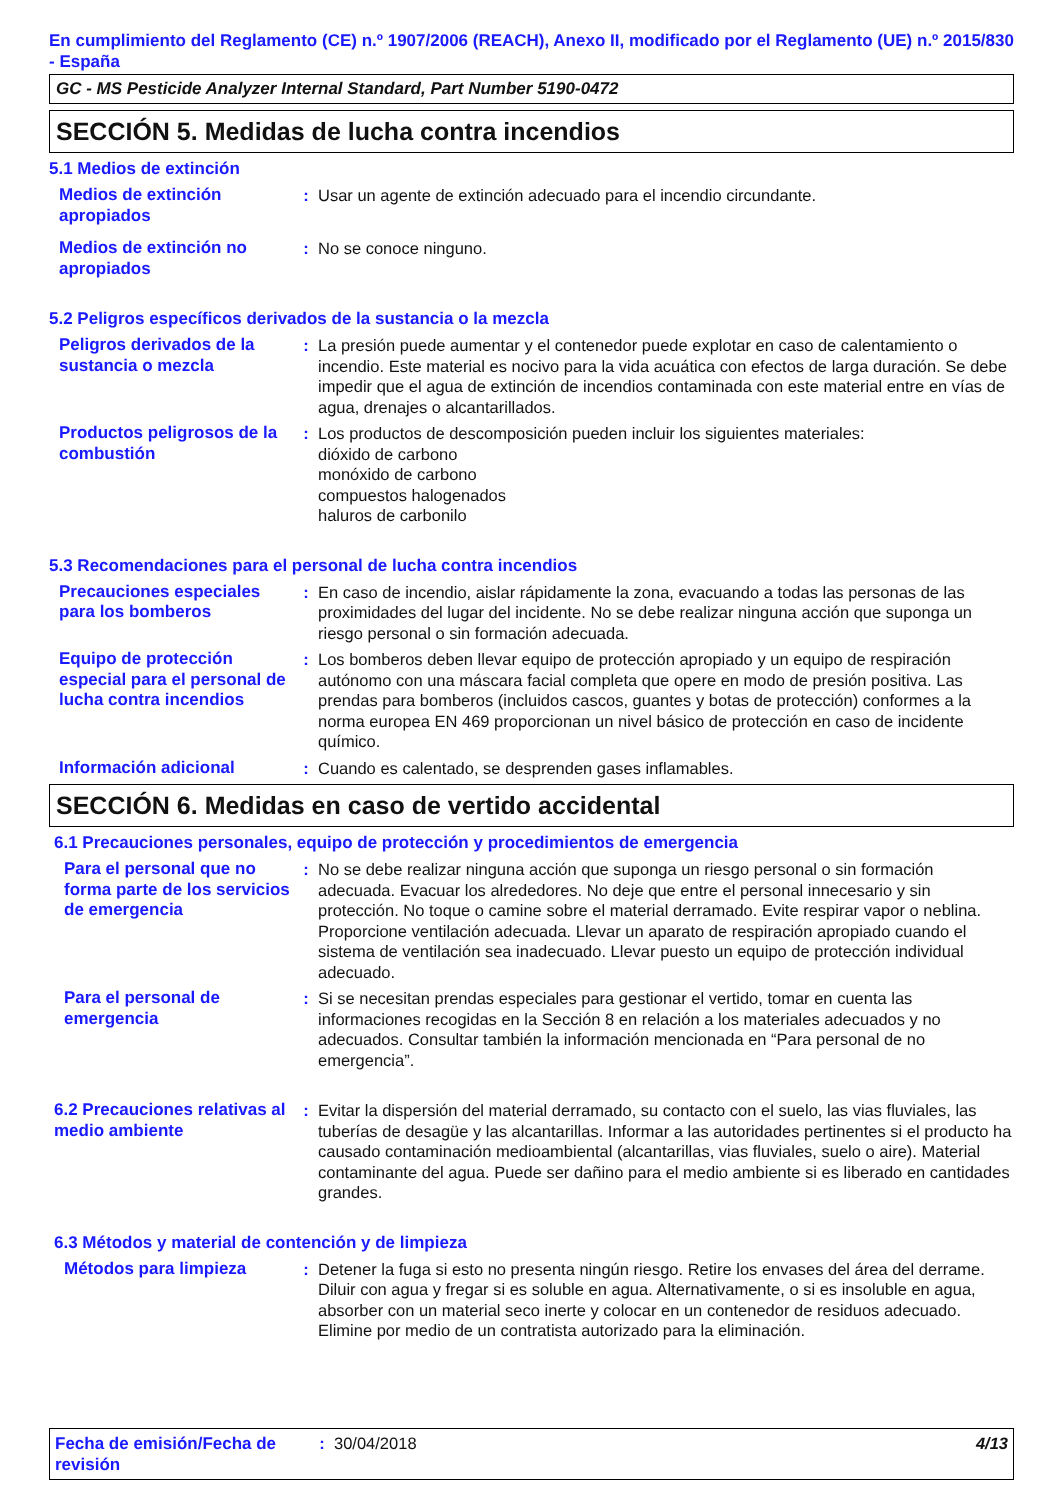En cumplimiento del Reglamento (CE) n.º 1907/2006 (REACH), Anexo II, modificado por el Reglamento (UE) n.º 2015/830 - España
GC - MS Pesticide Analyzer Internal Standard, Part Number 5190-0472
SECCIÓN 5. Medidas de lucha contra incendios
5.1 Medios de extinción
Medios de extinción apropiados
: Usar un agente de extinción adecuado para el incendio circundante.
Medios de extinción no apropiados
: No se conoce ninguno.
5.2 Peligros específicos derivados de la sustancia o la mezcla
Peligros derivados de la sustancia o mezcla
: La presión puede aumentar y el contenedor puede explotar en caso de calentamiento o incendio. Este material es nocivo para la vida acuática con efectos de larga duración. Se debe impedir que el agua de extinción de incendios contaminada con este material entre en vías de agua, drenajes o alcantarillados.
Productos peligrosos de la combustión
: Los productos de descomposición pueden incluir los siguientes materiales:
dióxido de carbono
monóxido de carbono
compuestos halogenados
haluros de carbonilo
5.3 Recomendaciones para el personal de lucha contra incendios
Precauciones especiales para los bomberos
: En caso de incendio, aislar rápidamente la zona, evacuando a todas las personas de las proximidades del lugar del incidente. No se debe realizar ninguna acción que suponga un riesgo personal o sin formación adecuada.
Equipo de protección especial para el personal de lucha contra incendios
: Los bomberos deben llevar equipo de protección apropiado y un equipo de respiración autónomo con una máscara facial completa que opere en modo de presión positiva. Las prendas para bomberos (incluidos cascos, guantes y botas de protección) conformes a la norma europea EN 469 proporcionan un nivel básico de protección en caso de incidente químico.
Información adicional : Cuando es calentado, se desprenden gases inflamables.
SECCIÓN 6. Medidas en caso de vertido accidental
6.1 Precauciones personales, equipo de protección y procedimientos de emergencia
Para el personal que no forma parte de los servicios de emergencia
: No se debe realizar ninguna acción que suponga un riesgo personal o sin formación adecuada. Evacuar los alrededores. No deje que entre el personal innecesario y sin protección. No toque o camine sobre el material derramado. Evite respirar vapor o neblina. Proporcione ventilación adecuada. Llevar un aparato de respiración apropiado cuando el sistema de ventilación sea inadecuado. Llevar puesto un equipo de protección individual adecuado.
Para el personal de emergencia
: Si se necesitan prendas especiales para gestionar el vertido, tomar en cuenta las informaciones recogidas en la Sección 8 en relación a los materiales adecuados y no adecuados. Consultar también la información mencionada en “Para personal de no emergencia”.
6.2 Precauciones relativas al medio ambiente
: Evitar la dispersión del material derramado, su contacto con el suelo, las vias fluviales, las tuberías de desagüe y las alcantarillas. Informar a las autoridades pertinentes si el producto ha causado contaminación medioambiental (alcantarillas, vias fluviales, suelo o aire). Material contaminante del agua. Puede ser dañino para el medio ambiente si es liberado en cantidades grandes.
6.3 Métodos y material de contención y de limpieza
Métodos para limpieza : Detener la fuga si esto no presenta ningún riesgo. Retire los envases del área del derrame. Diluir con agua y fregar si es soluble en agua. Alternativamente, o si es insoluble en agua, absorber con un material seco inerte y colocar en un contenedor de residuos adecuado. Elimine por medio de un contratista autorizado para la eliminación.
Fecha de emisión/Fecha de revisión
: 30/04/2018 4/13